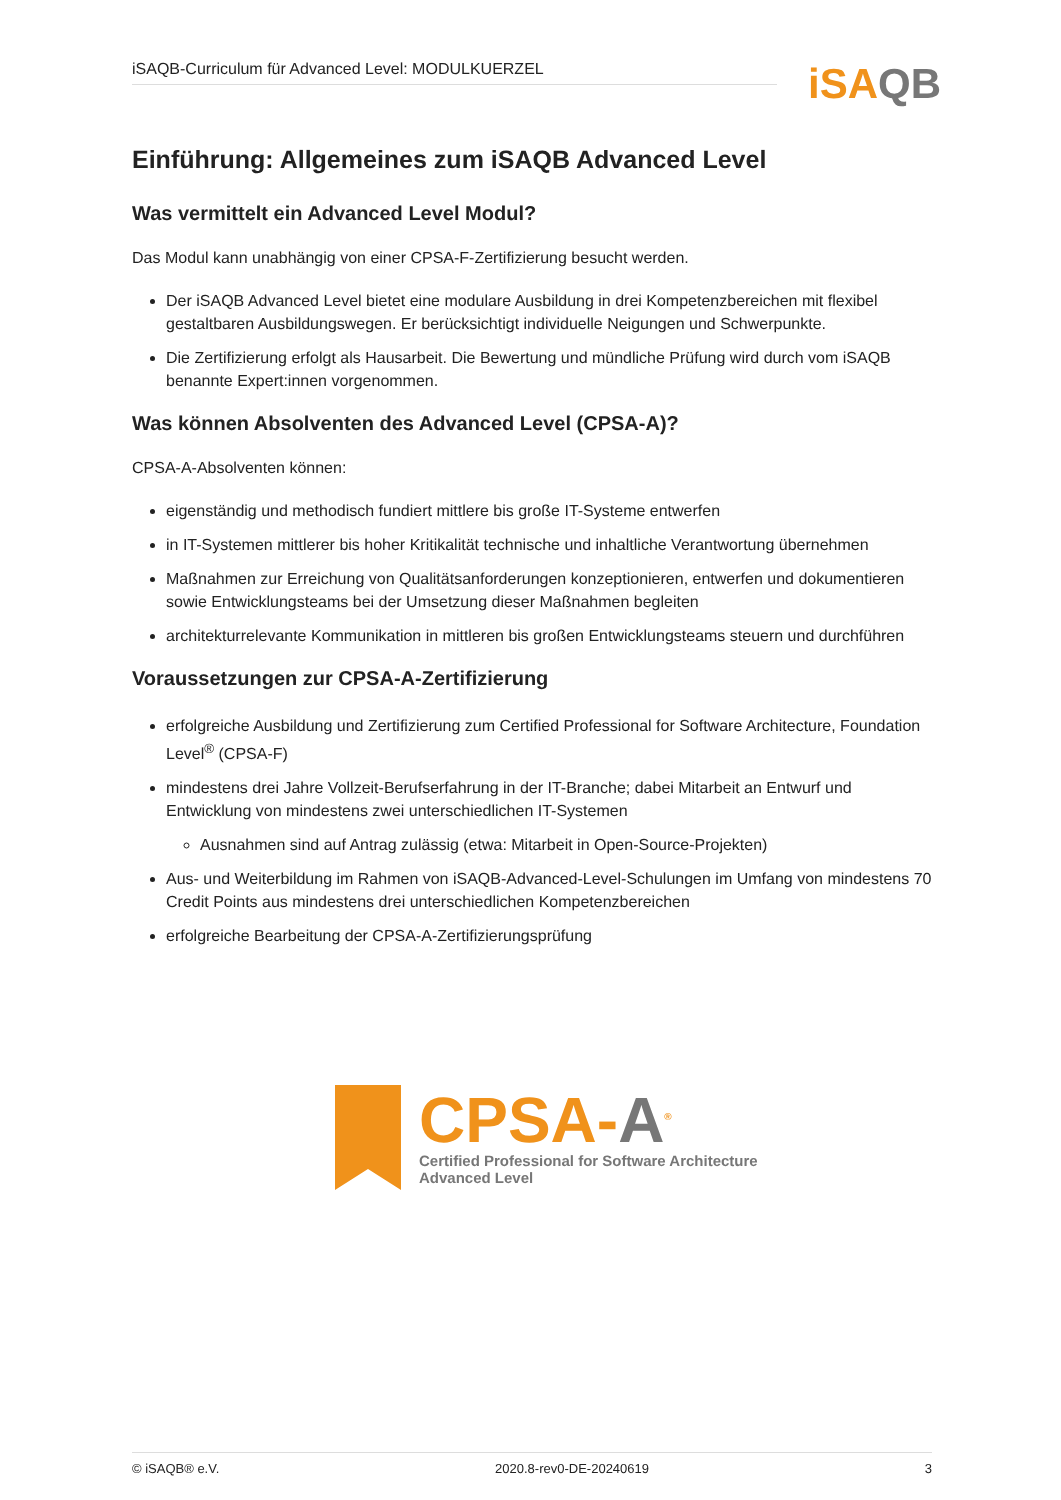iSAQB-Curriculum für Advanced Level: MODULKUERZEL iSAQB
Einführung: Allgemeines zum iSAQB Advanced Level
Was vermittelt ein Advanced Level Modul?
Das Modul kann unabhängig von einer CPSA-F-Zertifizierung besucht werden.
Der iSAQB Advanced Level bietet eine modulare Ausbildung in drei Kompetenzbereichen mit flexibel gestaltbaren Ausbildungswegen. Er berücksichtigt individuelle Neigungen und Schwerpunkte.
Die Zertifizierung erfolgt als Hausarbeit. Die Bewertung und mündliche Prüfung wird durch vom iSAQB benannte Expert:innen vorgenommen.
Was können Absolventen des Advanced Level (CPSA-A)?
CPSA-A-Absolventen können:
eigenständig und methodisch fundiert mittlere bis große IT-Systeme entwerfen
in IT-Systemen mittlerer bis hoher Kritikalität technische und inhaltliche Verantwortung übernehmen
Maßnahmen zur Erreichung von Qualitätsanforderungen konzeptionieren, entwerfen und dokumentieren sowie Entwicklungsteams bei der Umsetzung dieser Maßnahmen begleiten
architekturrelevante Kommunikation in mittleren bis großen Entwicklungsteams steuern und durchführen
Voraussetzungen zur CPSA-A-Zertifizierung
erfolgreiche Ausbildung und Zertifizierung zum Certified Professional for Software Architecture, Foundation Level<sup>®</sup> (CPSA-F)
mindestens drei Jahre Vollzeit-Berufserfahrung in der IT-Branche; dabei Mitarbeit an Entwurf und Entwicklung von mindestens zwei unterschiedlichen IT-Systemen
Ausnahmen sind auf Antrag zulässig (etwa: Mitarbeit in Open-Source-Projekten)
Aus- und Weiterbildung im Rahmen von iSAQB-Advanced-Level-Schulungen im Umfang von mindestens 70 Credit Points aus mindestens drei unterschiedlichen Kompetenzbereichen
erfolgreiche Bearbeitung der CPSA-A-Zertifizierungsprüfung
CPSA-A<sup>®</sup>
Certified Professional for Software Architecture
Advanced Level
© iSAQB® e.V. 2020.8-rev0-DE-20240619 3